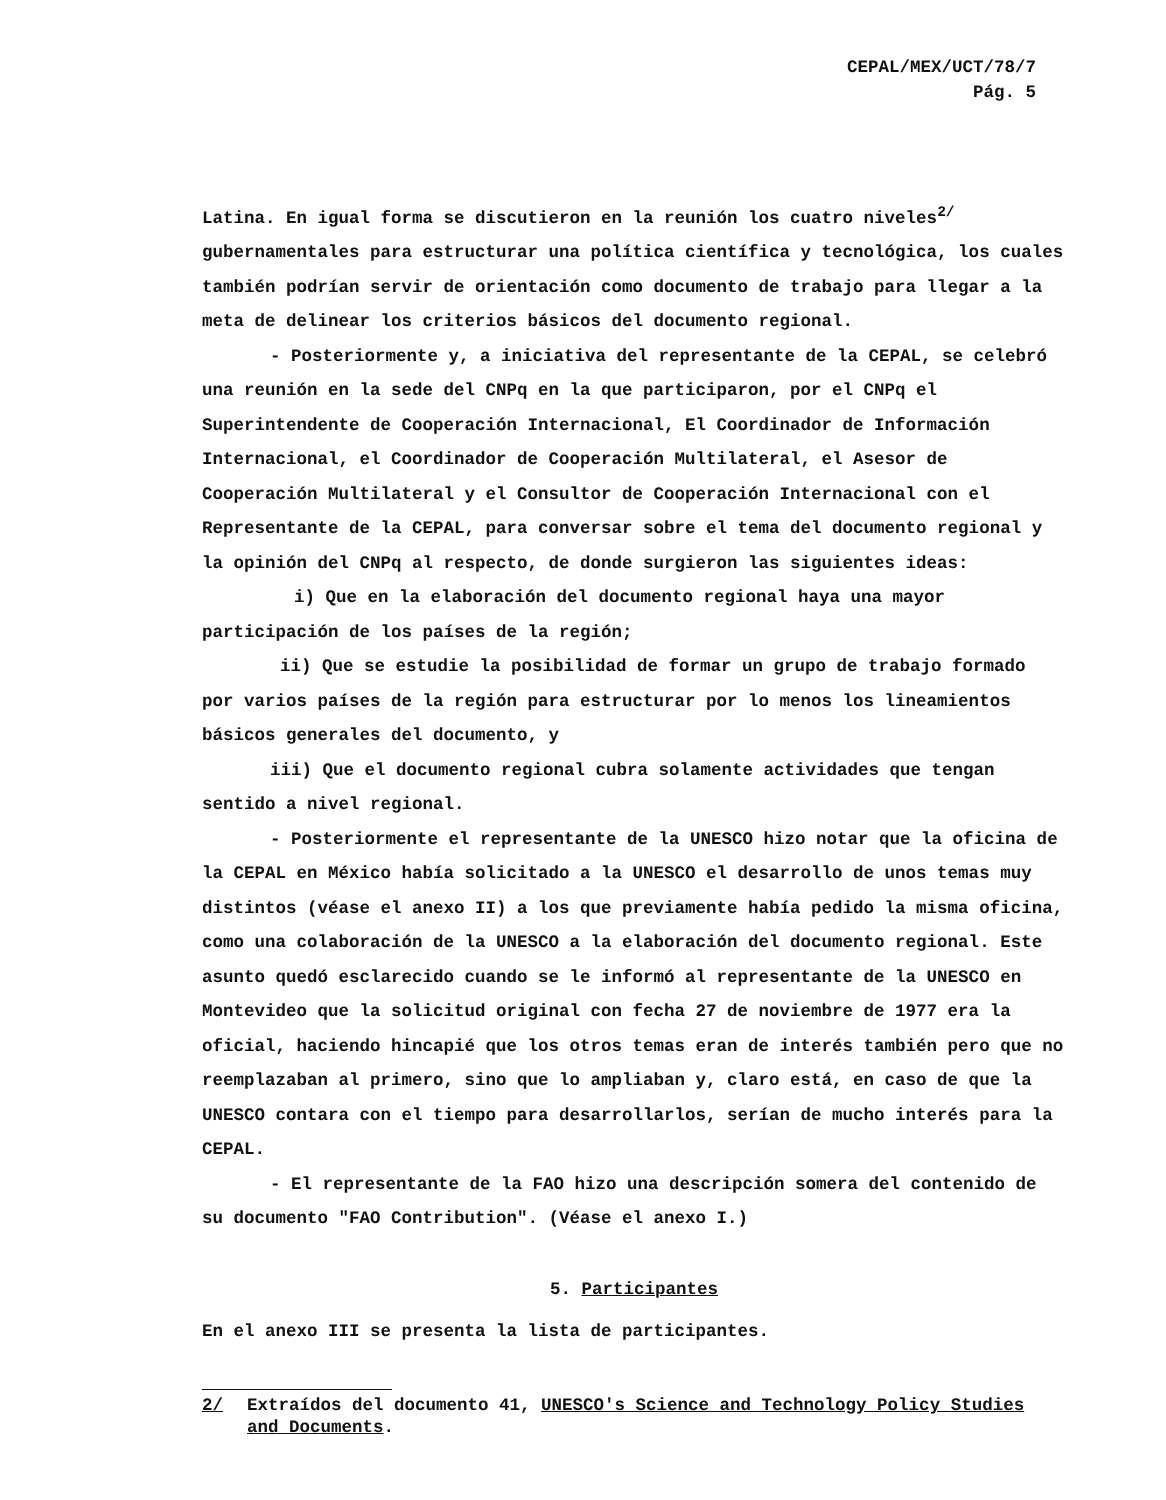CEPAL/MEX/UCT/78/7
Pág. 5
Latina. En igual forma se discutieron en la reunión los cuatro niveles<sup>2/</sup> gubernamentales para estructurar una política científica y tecnológica, los cuales también podrían servir de orientación como documento de trabajo para llegar a la meta de delinear los criterios básicos del documento regional.
- Posteriormente y, a iniciativa del representante de la CEPAL, se celebró una reunión en la sede del CNPq en la que participaron, por el CNPq el Superintendente de Cooperación Internacional, El Coordinador de Información Internacional, el Coordinador de Cooperación Multilateral, el Asesor de Cooperación Multilateral y el Consultor de Cooperación Internacional con el Representante de la CEPAL, para conversar sobre el tema del documento regional y la opinión del CNPq al respecto, de donde surgieron las siguientes ideas:
i) Que en la elaboración del documento regional haya una mayor participación de los países de la región;
ii) Que se estudie la posibilidad de formar un grupo de trabajo formado por varios países de la región para estructurar por lo menos los lineamientos básicos generales del documento, y
iii) Que el documento regional cubra solamente actividades que tengan sentido a nivel regional.
- Posteriormente el representante de la UNESCO hizo notar que la oficina de la CEPAL en México había solicitado a la UNESCO el desarrollo de unos temas muy distintos (véase el anexo II) a los que previamente había pedido la misma oficina, como una colaboración de la UNESCO a la elaboración del documento regional. Este asunto quedó esclarecido cuando se le informó al representante de la UNESCO en Montevideo que la solicitud original con fecha 27 de noviembre de 1977 era la oficial, haciendo hincapié que los otros temas eran de interés también pero que no reemplazaban al primero, sino que lo ampliaban y, claro está, en caso de que la UNESCO contara con el tiempo para desarrollarlos, serían de mucho interés para la CEPAL.
- El representante de la FAO hizo una descripción somera del contenido de su documento "FAO Contribution". (Véase el anexo I.)
5. Participantes
En el anexo III se presenta la lista de participantes.
2/ Extraídos del documento 41, UNESCO's Science and Technology Policy Studies and Documents.